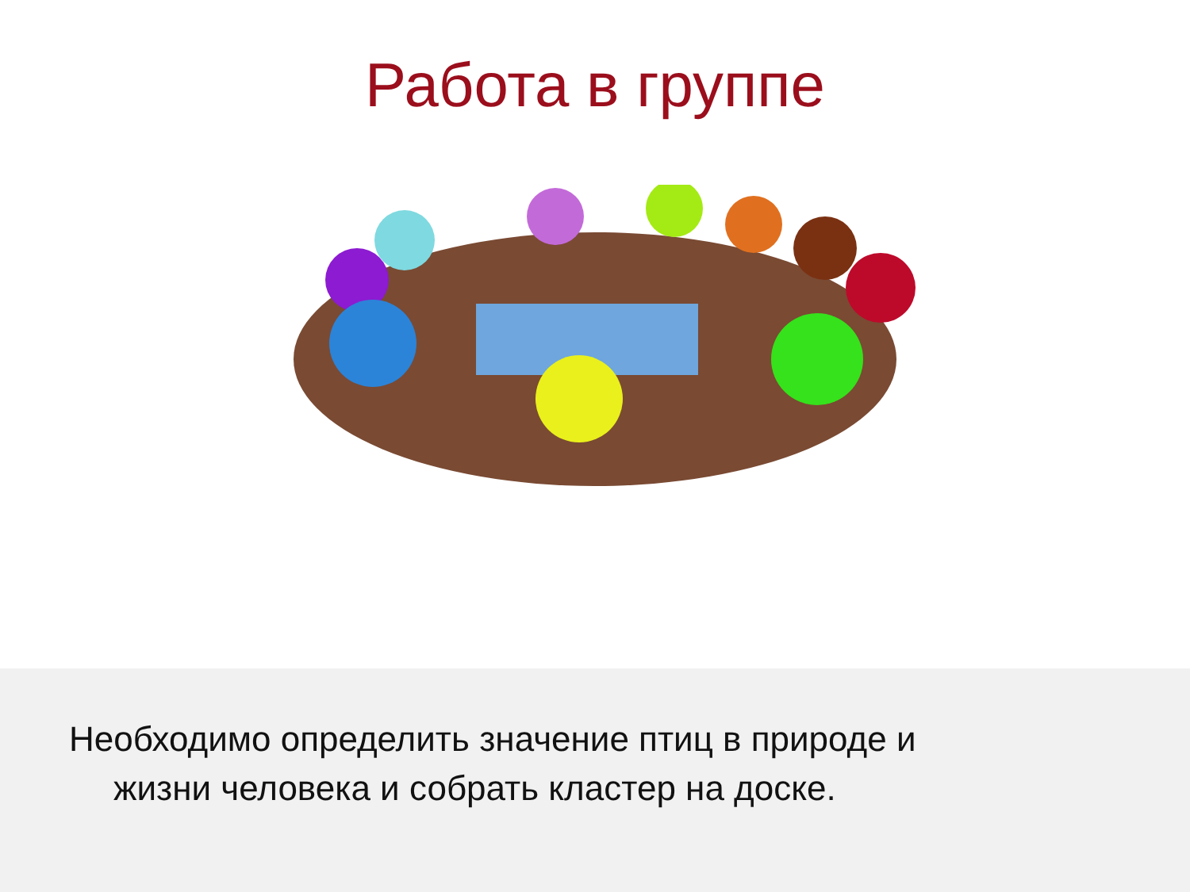Работа в группе
Необходимо определить значение птиц в природе и
жизни человека и собрать кластер на доске.